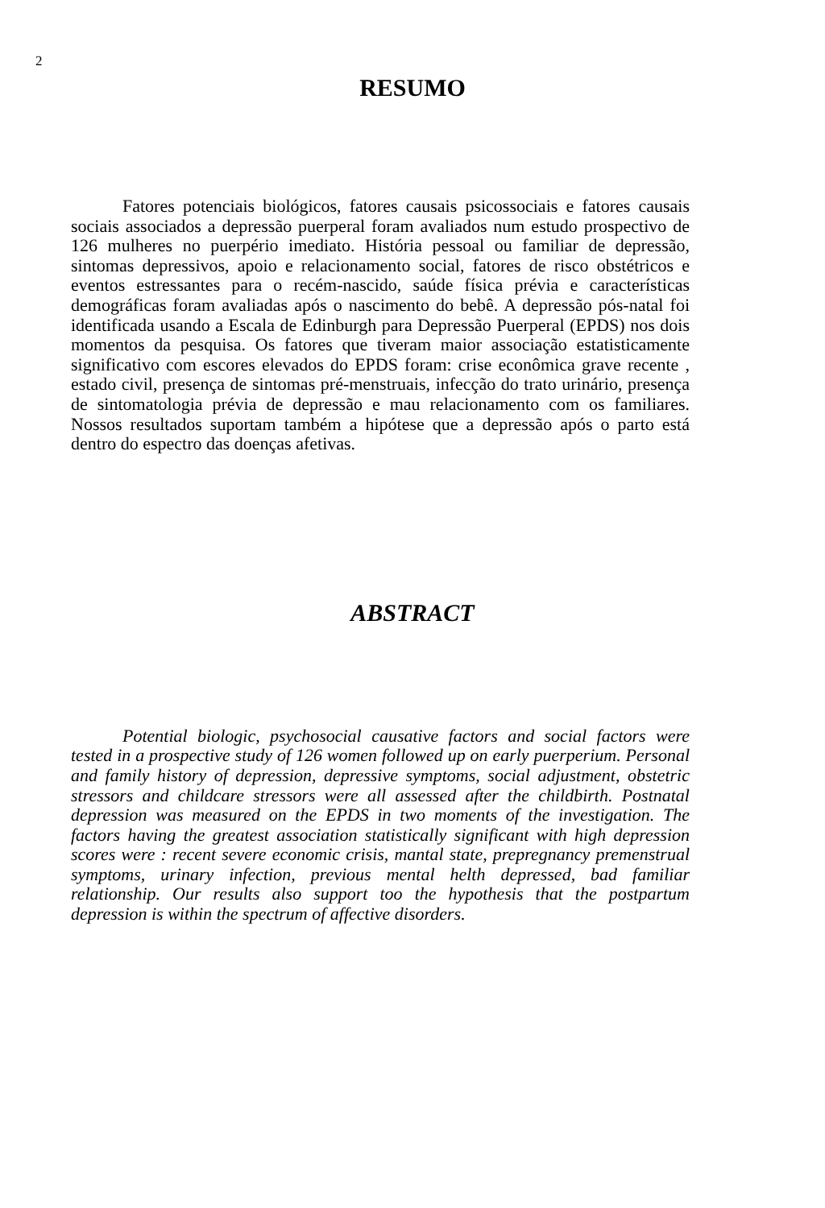2
RESUMO
Fatores potenciais biológicos, fatores causais psicossociais e fatores causais sociais associados a depressão puerperal foram avaliados num estudo prospectivo de 126 mulheres no puerpério imediato. História pessoal ou familiar de depressão, sintomas depressivos, apoio e relacionamento social, fatores de risco obstétricos e eventos estressantes para o recém-nascido, saúde física prévia e características demográficas foram avaliadas após o nascimento do bebê. A depressão pós-natal foi identificada usando a Escala de Edinburgh para Depressão Puerperal (EPDS) nos dois momentos da pesquisa. Os fatores que tiveram maior associação estatisticamente significativo com escores elevados do EPDS foram: crise econômica grave recente , estado civil, presença de sintomas pré-menstruais, infecção do trato urinário, presença de sintomatologia prévia de depressão e mau relacionamento com os familiares. Nossos resultados suportam também a hipótese que a depressão após o parto está dentro do espectro das doenças afetivas.
ABSTRACT
Potential biologic, psychosocial causative factors and social factors were tested in a prospective study of 126 women followed up on early puerperium. Personal and family history of depression, depressive symptoms, social adjustment, obstetric stressors and childcare stressors were all assessed after the childbirth. Postnatal depression was measured on the EPDS in two moments of the investigation. The factors having the greatest association statistically significant with high depression scores were : recent severe economic crisis, mantal state, prepregnancy premenstrual symptoms, urinary infection, previous mental helth depressed, bad familiar relationship. Our results also support too the hypothesis that the postpartum depression is within the spectrum of affective disorders.